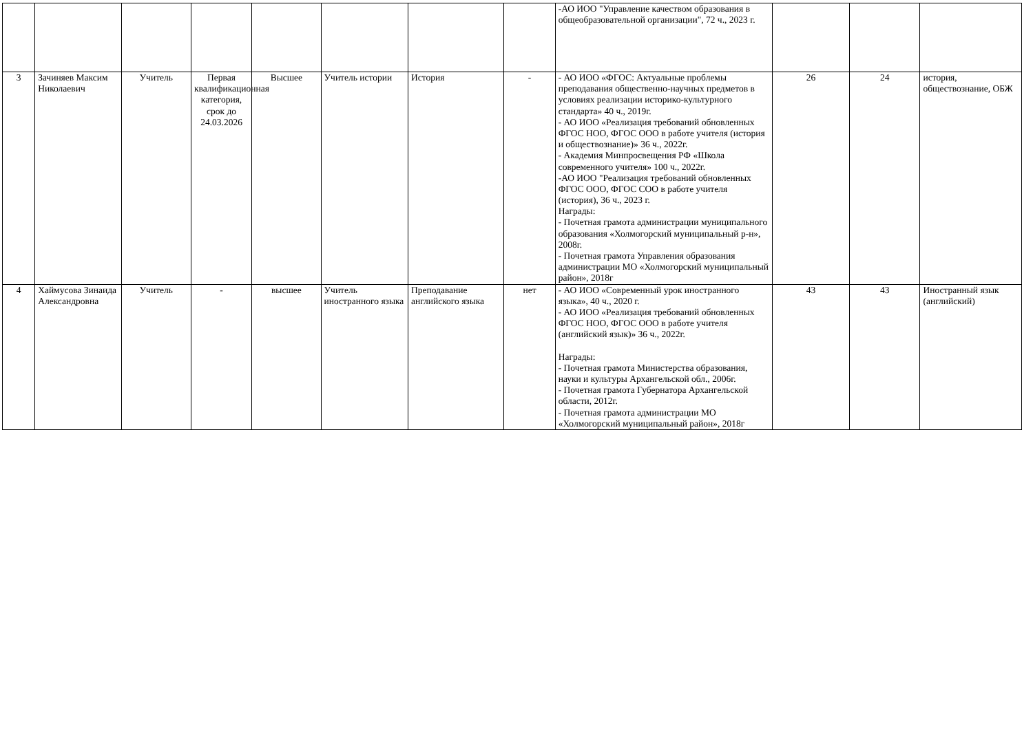| | | | | | | | | -АО ИОО "Управление качеством образования в общеобразовательной организации", 72 ч., 2023 г. | | | |
| 3 | Зачиняев Максим Николаевич | Учитель | Первая квалификационная категория, срок до 24.03.2026 | Высшее | Учитель истории | История | - | - АО ИОО «ФГОС: Актуальные проблемы преподавания общественно-научных предметов в условиях реализации историко-культурного стандарта» 40 ч., 2019г. - АО ИОО «Реализация требований обновленных ФГОС НОО, ФГОС ООО в работе учителя (история и обществознание)» 36 ч., 2022г. - Академия Минпросвещения РФ «Школа современного учителя» 100 ч., 2022г. -АО ИОО "Реализация требований обновленных ФГОС ООО, ФГОС СОО в работе учителя (история), 36 ч., 2023 г. Награды: - Почетная грамота администрации муниципального образования «Холмогорский муниципальный р-н», 2008г. - Почетная грамота Управления образования администрации МО «Холмогорский муниципальный район», 2018г | 26 | 24 | история, обществознание, ОБЖ |
| 4 | Хаймусова Зинаида Александровна | Учитель | - | высшее | Учитель иностранного языка | Преподавание английского языка | нет | - АО ИОО «Современный урок иностранного языка», 40 ч., 2020 г. - АО ИОО «Реализация требований обновленных ФГОС НОО, ФГОС ООО в работе учителя (английский язык)» 36 ч., 2022г. Награды: - Почетная грамота Министерства образования, науки и культуры Архангельской обл., 2006г. - Почетная грамота Губернатора Архангельской области, 2012г. - Почетная грамота администрации МО «Холмогорский муниципальный район», 2018г | 43 | 43 | Иностранный язык (английский) |